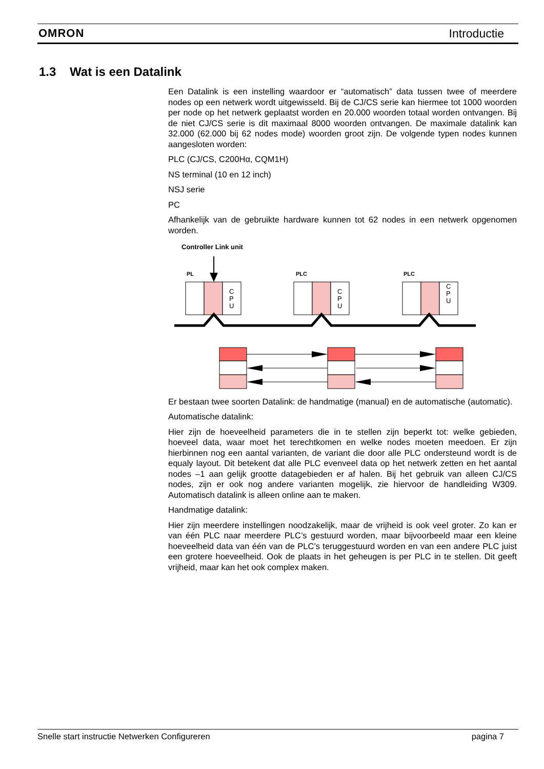OMRON Introductie
1.3 Wat is een Datalink
Een Datalink is een instelling waardoor er “automatisch” data tussen twee of meerdere nodes op een netwerk wordt uitgewisseld. Bij de CJ/CS serie kan hiermee tot 1000 woorden per node op het netwerk geplaatst worden en 20.000 woorden totaal worden ontvangen. Bij de niet CJ/CS serie is dit maximaal 8000 woorden ontvangen. De maximale datalink kan 32.000 (62.000 bij 62 nodes mode) woorden groot zijn. De volgende typen nodes kunnen aangesloten worden:
PLC (CJ/CS, C200Hα, CQM1H)
NS terminal (10 en 12 inch)
NSJ serie
PC
Afhankelijk van de gebruikte hardware kunnen tot 62 nodes in een netwerk opgenomen worden.
Controller Link unit
PL
PLC
PLC
C
P
U
C
P
U
C
P
U
Er bestaan twee soorten Datalink: de handmatige (manual) en de automatische (automatic).
Automatische datalink:
Hier zijn de hoeveelheid parameters die in te stellen zijn beperkt tot: welke gebieden, hoeveel data, waar moet het terechtkomen en welke nodes moeten meedoen. Er zijn hierbinnen nog een aantal varianten, de variant die door alle PLC ondersteund wordt is de equaly layout. Dit betekent dat alle PLC evenveel data op het netwerk zetten en het aantal nodes –1 aan gelijk grootte datagebieden er af halen. Bij het gebruik van alleen CJ/CS nodes, zijn er ook nog andere varianten mogelijk, zie hiervoor de handleiding W309. Automatisch datalink is alleen online aan te maken.
Handmatige datalink:
Hier zijn meerdere instellingen noodzakelijk, maar de vrijheid is ook veel groter. Zo kan er van één PLC naar meerdere PLC’s gestuurd worden, maar bijvoorbeeld maar een kleine hoeveelheid data van één van de PLC’s teruggestuurd worden en van een andere PLC juist een grotere hoeveelheid. Ook de plaats in het geheugen is per PLC in te stellen. Dit geeft vrijheid, maar kan het ook complex maken.
Snelle start instructie Netwerken Configureren pagina 7